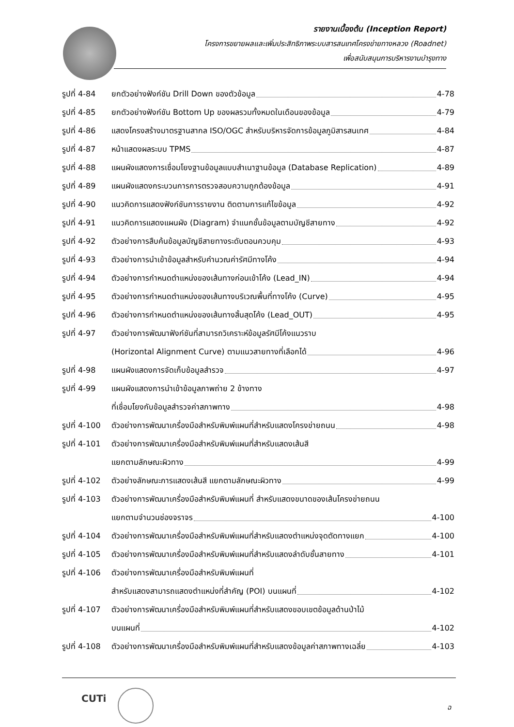รายงานเบื้องต้น (Inception Report)
โครงการขยายผลและเพิ่มประสิทธิภาพระบบสารสนเทศโครงข่ายทางหลวง (Roadnet)
เพื่อสนับสนุนการบริหารงานบำรุงทาง
รูปที่ 4-84 ยกตัวอย่างฟังก์ชัน Drill Down ของตัวข้อมูล 4-78
รูปที่ 4-85 ยกตัวอย่างฟังก์ชัน Bottom Up ของผลรวมทั้งหมดในเดือนของข้อมูล 4-79
รูปที่ 4-86 แสดงโครงสร้างมาตรฐานสากล ISO/OGC สำหรับบริหารจัดการข้อมูลภูมิสารสนเทศ 4-84
รูปที่ 4-87 หน้าแสดงผลระบบ TPMS 4-87
รูปที่ 4-88 แผนผังแสดงการเชื่อมโยงฐานข้อมูลแบบสำเนาฐานข้อมูล (Database Replication) 4-89
รูปที่ 4-89 แผนผังแสดงกระบวนการการตรวจสอบความถูกต้องข้อมูล 4-91
รูปที่ 4-90 แนวคิดการแสดงฟังก์ชันการรายงาน ติดตามการแก้ไขข้อมูล 4-92
รูปที่ 4-91 แนวคิดการแสดงแผนผัง (Diagram) จำแนกชั้นข้อมูลตามบัญชีสายทาง 4-92
รูปที่ 4-92 ตัวอย่างการสืบค้นข้อมูลบัญชีสายทางระดับตอนควบคุม 4-93
รูปที่ 4-93 ตัวอย่างการนำเข้าข้อมูลสำหรับคำนวณค่ารัศมีทางโค้ง 4-94
รูปที่ 4-94 ตัวอย่างการกำหนดตำแหน่งของเส้นทางก่อนเข้าโค้ง (Lead_IN) 4-94
รูปที่ 4-95 ตัวอย่างการกำหนดตำแหน่งของเส้นทางบริเวณพื้นที่ทางโค้ง (Curve) 4-95
รูปที่ 4-96 ตัวอย่างการกำหนดตำแหน่งของเส้นทางสิ้นสุดโค้ง (Lead_OUT) 4-95
รูปที่ 4-97 ตัวอย่างการพัฒนาฟังก์ชันที่สามารถวิเคราะห์ข้อมูลรัศมีโค้งแนวราบ
(Horizontal Alignment Curve) ตามแนวสายทางที่เลือกได้ 4-96
รูปที่ 4-98 แผนผังแสดงการจัดเก็บข้อมูลสำรวจ 4-97
รูปที่ 4-99 แผนผังแสดงการนำเข้าข้อมูลภาพถ่าย 2 ข้างทาง
ที่เชื่อมโยงกับข้อมูลสำรวจค่าสภาพทาง 4-98
รูปที่ 4-100 ตัวอย่างการพัฒนาเครื่องมือสำหรับพิมพ์แผนที่สำหรับแสดงโครงข่ายถนน 4-98
รูปที่ 4-101 ตัวอย่างการพัฒนาเครื่องมือสำหรับพิมพ์แผนที่สำหรับแสดงเส้นสี
แยกตามลักษณะผิวทาง 4-99
รูปที่ 4-102 ตัวอย่างลักษณะการแสดงเส้นสี แยกตามลักษณะผิวทาง 4-99
รูปที่ 4-103 ตัวอย่างการพัฒนาเครื่องมือสำหรับพิมพ์แผนที่ สำหรับแสดงขนาดของเส้นโครงข่ายถนน
แยกตามจำนวนช่องจราจร 4-100
รูปที่ 4-104 ตัวอย่างการพัฒนาเครื่องมือสำหรับพิมพ์แผนที่สำหรับแสดงตำแหน่งจุดตัดทางแยก 4-100
รูปที่ 4-105 ตัวอย่างการพัฒนาเครื่องมือสำหรับพิมพ์แผนที่สำหรับแสดงลำดับชั้นสายทาง 4-101
รูปที่ 4-106 ตัวอย่างการพัฒนาเครื่องมือสำหรับพิมพ์แผนที่
สำหรับแสดงสามารถแสดงตำแหน่งที่สำคัญ (POI) บนแผนที่ 4-102
รูปที่ 4-107 ตัวอย่างการพัฒนาเครื่องมือสำหรับพิมพ์แผนที่สำหรับแสดงขอบเขตข้อมูลด้านป่าไม้
บนแผนที่ 4-102
รูปที่ 4-108 ตัวอย่างการพัฒนาเครื่องมือสำหรับพิมพ์แผนที่สำหรับแสดงข้อมูลค่าสภาพทางเฉลี่ย 4-103
CUTi
ฉ